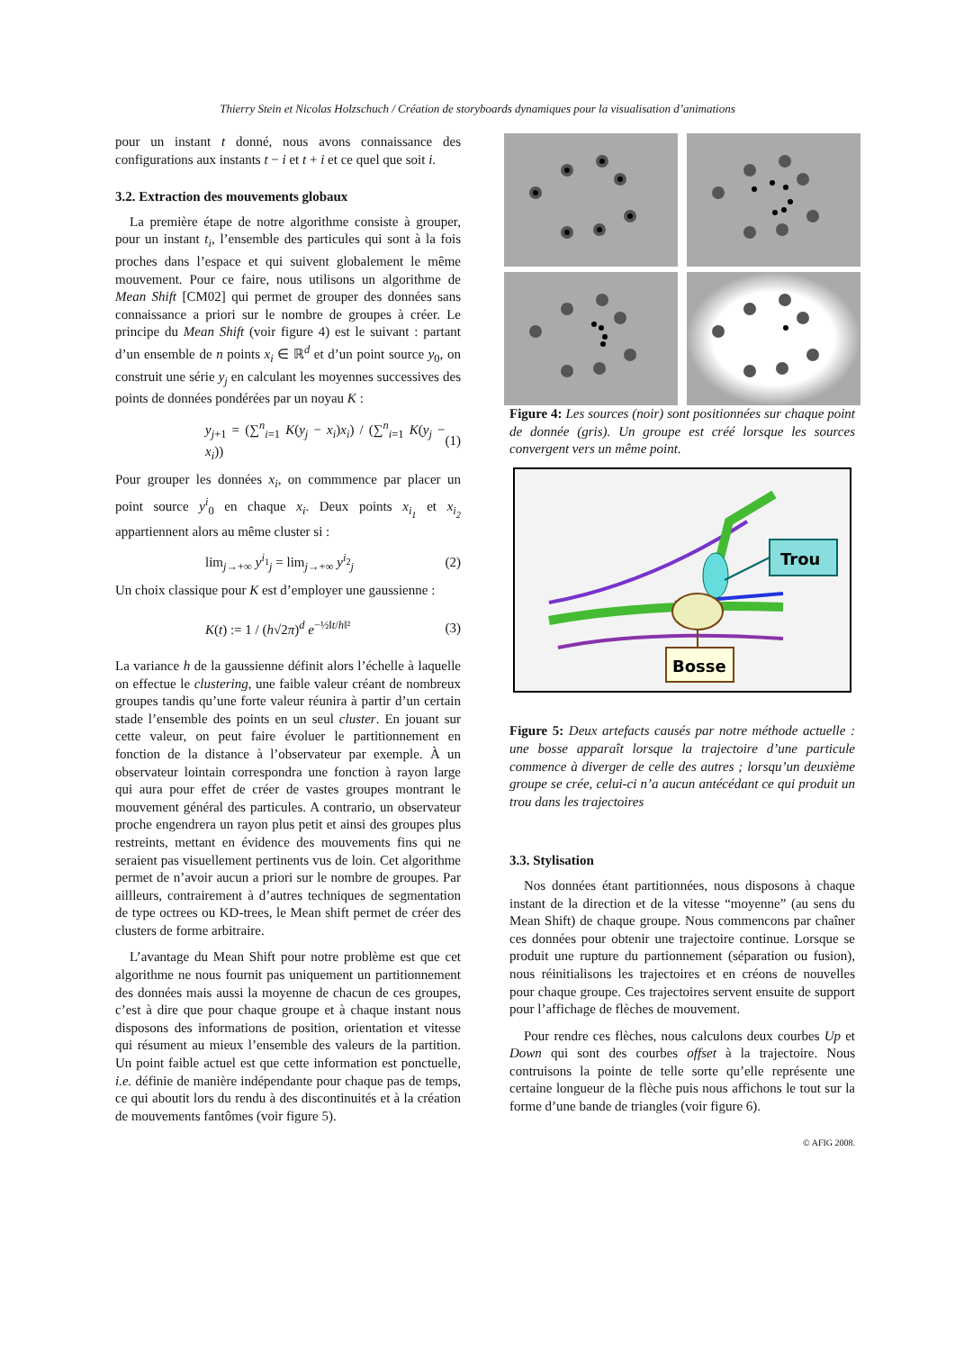Thierry Stein et Nicolas Holzschuch / Création de storyboards dynamiques pour la visualisation d’animations
pour un instant t donné, nous avons connaissance des configurations aux instants t − i et t + i et ce quel que soit i.
3.2. Extraction des mouvements globaux
La première étape de notre algorithme consiste à grouper, pour un instant t<sub>i</sub>, l’ensemble des particules qui sont à la fois proches dans l’espace et qui suivent globalement le même mouvement. Pour ce faire, nous utilisons un algorithme de Mean Shift [CM02] qui permet de grouper des données sans connaissance a priori sur le nombre de groupes à créer. Le principe du Mean Shift (voir figure 4) est le suivant : partant d’un ensemble de n points x<sub>i</sub> ∈ ℝ<sup>d</sup> et d’un point source y<sub>0</sub>, on construit une série y<sub>j</sub> en calculant les moyennes successives des points de données pondérées par un noyau K :
y<sub>j+1</sub> = (∑<sup>n</sup><sub>i=1</sub> K(y<sub>j</sub> − x<sub>i</sub>)x<sub>i</sub>) / (∑<sup>n</sup><sub>i=1</sub> K(y<sub>j</sub> − x<sub>i</sub>)) (1)
Pour grouper les données x<sub>i</sub>, on commmence par placer un point source y<sup>i</sup><sub>0</sub> en chaque x<sub>i</sub>. Deux points x<sub>i<sub>1</sub></sub> et x<sub>i<sub>2</sub></sub> appartiennent alors au même cluster si :
lim<sub>j→+∞</sub> y<sup>i<sub>1</sub></sup><sub>j</sub> = lim<sub>j→+∞</sub> y<sup>i<sub>2</sub></sup><sub>j</sub> (2)
Un choix classique pour K est d’employer une gaussienne :
K(t) := 1 / (h√2π)<sup>d</sup> e<sup>−½‖t/h‖²</sup> (3)
La variance h de la gaussienne définit alors l’échelle à laquelle on effectue le clustering, une faible valeur créant de nombreux groupes tandis qu’une forte valeur réunira à partir d’un certain stade l’ensemble des points en un seul cluster. En jouant sur cette valeur, on peut faire évoluer le partitionnement en fonction de la distance à l’observateur par exemple. À un observateur lointain correspondra une fonction à rayon large qui aura pour effet de créer de vastes groupes montrant le mouvement général des particules. A contrario, un observateur proche engendrera un rayon plus petit et ainsi des groupes plus restreints, mettant en évidence des mouvements fins qui ne seraient pas visuellement pertinents vus de loin. Cet algorithme permet de n’avoir aucun a priori sur le nombre de groupes. Par aillleurs, contrairement à d’autres techniques de segmentation de type octrees ou KD-trees, le Mean shift permet de créer des clusters de forme arbitraire.
L’avantage du Mean Shift pour notre problème est que cet algorithme ne nous fournit pas uniquement un partitionnement des données mais aussi la moyenne de chacun de ces groupes, c’est à dire que pour chaque groupe et à chaque instant nous disposons des informations de position, orientation et vitesse qui résument au mieux l’ensemble des valeurs de la partition. Un point faible actuel est que cette information est ponctuelle, i.e. définie de manière indépendante pour chaque pas de temps, ce qui aboutit lors du rendu à des discontinuités et à la création de mouvements fantômes (voir figure 5).
Figure 4: Les sources (noir) sont positionnées sur chaque point de donnée (gris). Un groupe est créé lorsque les sources convergent vers un même point.
Trou
Bosse
Figure 5: Deux artefacts causés par notre méthode actuelle : une bosse apparaît lorsque la trajectoire d’une particule commence à diverger de celle des autres ; lorsqu’un deuxième groupe se crée, celui-ci n’a aucun antécédant ce qui produit un trou dans les trajectoires
3.3. Stylisation
Nos données étant partitionnées, nous disposons à chaque instant de la direction et de la vitesse “moyenne” (au sens du Mean Shift) de chaque groupe. Nous commencons par chaîner ces données pour obtenir une trajectoire continue. Lorsque se produit une rupture du partionnement (séparation ou fusion), nous réinitialisons les trajectoires et en créons de nouvelles pour chaque groupe. Ces trajectoires servent ensuite de support pour l’affichage de flèches de mouvement.
Pour rendre ces flèches, nous calculons deux courbes Up et Down qui sont des courbes offset à la trajectoire. Nous contruisons la pointe de telle sorte qu’elle représente une certaine longueur de la flèche puis nous affichons le tout sur la forme d’une bande de triangles (voir figure 6).
© AFIG 2008.